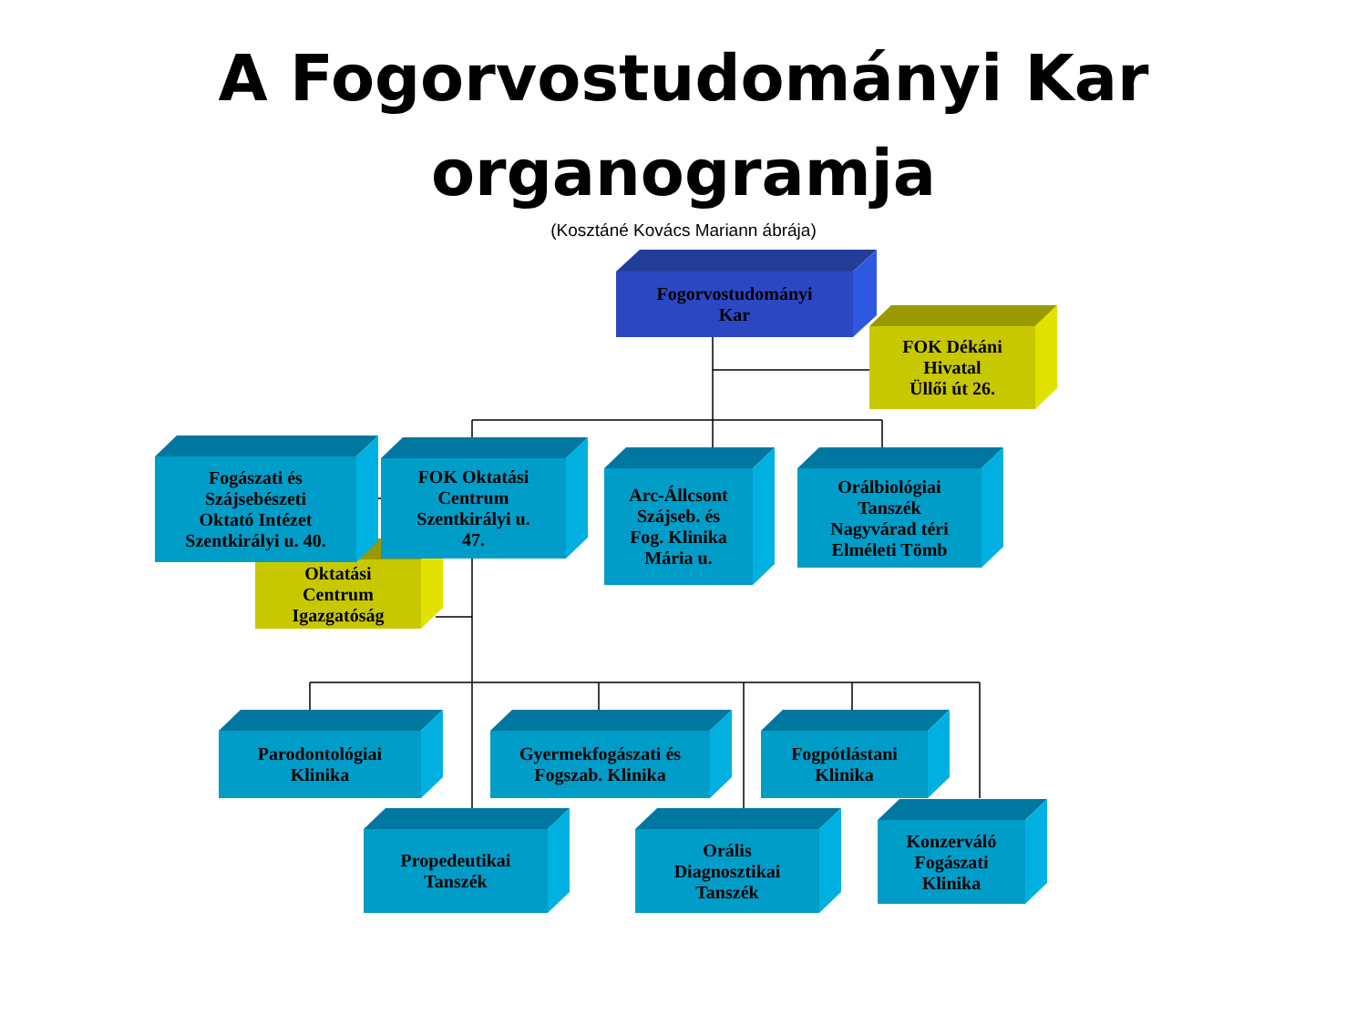A Fogorvostudományi Kar
organogramja
(Kosztáné Kovács Mariann ábrája)
Fogorvostudományi
Kar
FOK Dékáni
Hivatal
Üllői út 26.
Fogászati és
Szájsebészeti
Oktató Intézet
Szentkirályi u. 40.
FOK Oktatási
Centrum
Szentkirályi u.
47.
Arc-Állcsont
Szájseb. és
Fog. Klinika
Mária u.
Orálbiológiai
Tanszék
Nagyvárad téri
Elméleti Tömb
Oktatási
Centrum
Igazgatóság
Parodontológiai
Klinika
Gyermekfogászati és
Fogszab. Klinika
Fogpótlástani
Klinika
Propedeutikai
Tanszék
Orális
Diagnosztikai
Tanszék
Konzerváló
Fogászati
Klinika